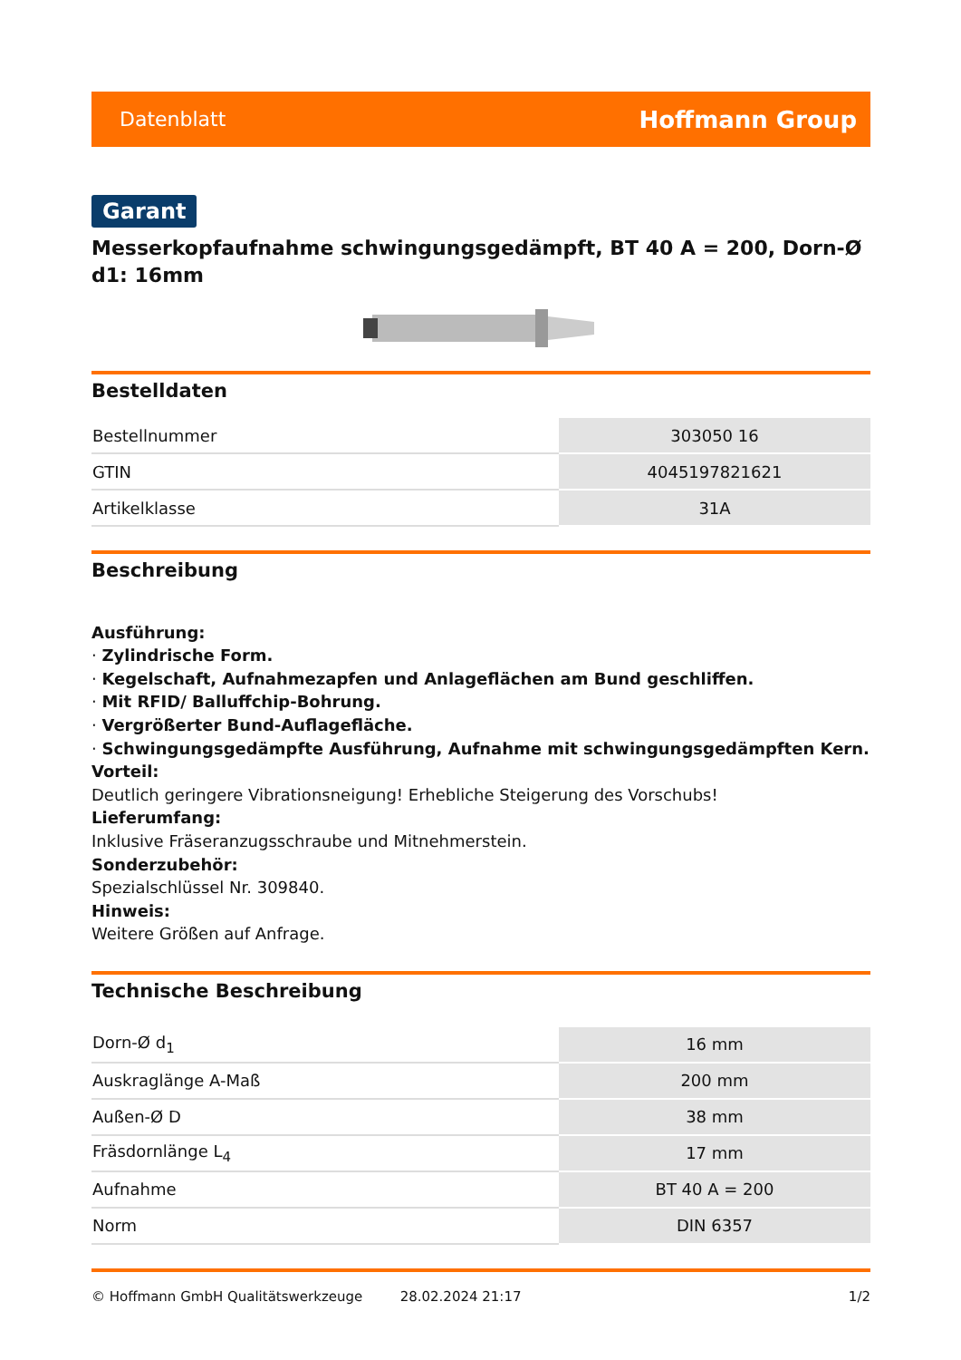Datenblatt Hoffmann Group
Garant
Messerkopfaufnahme schwingungsgedämpft, BT 40 A = 200, Dorn-Ø d1: 16mm
Bestelldaten
| Bestellnummer | 303050 16 |
| GTIN | 4045197821621 |
| Artikelklasse | 31A |
Beschreibung
Ausführung:
· Zylindrische Form.
· Kegelschaft, Aufnahmezapfen und Anlageflächen am Bund geschliffen.
· Mit RFID/ Balluffchip-Bohrung.
· Vergrößerter Bund-Auflagefläche.
· Schwingungsgedämpfte Ausführung, Aufnahme mit schwingungsgedämpften Kern.
Vorteil:
Deutlich geringere Vibrationsneigung! Erhebliche Steigerung des Vorschubs!
Lieferumfang:
Inklusive Fräseranzugsschraube und Mitnehmerstein.
Sonderzubehör:
Spezialschlüssel Nr. 309840.
Hinweis:
Weitere Größen auf Anfrage.
Technische Beschreibung
| Dorn-Ø d<sub>1</sub> | 16 mm |
| Auskraglänge A-Maß | 200 mm |
| Außen-Ø D | 38 mm |
| Fräsdornlänge L<sub>4</sub> | 17 mm |
| Aufnahme | BT 40 A = 200 |
| Norm | DIN 6357 |
© Hoffmann GmbH Qualitätswerkzeuge 28.02.2024 21:17 1/2